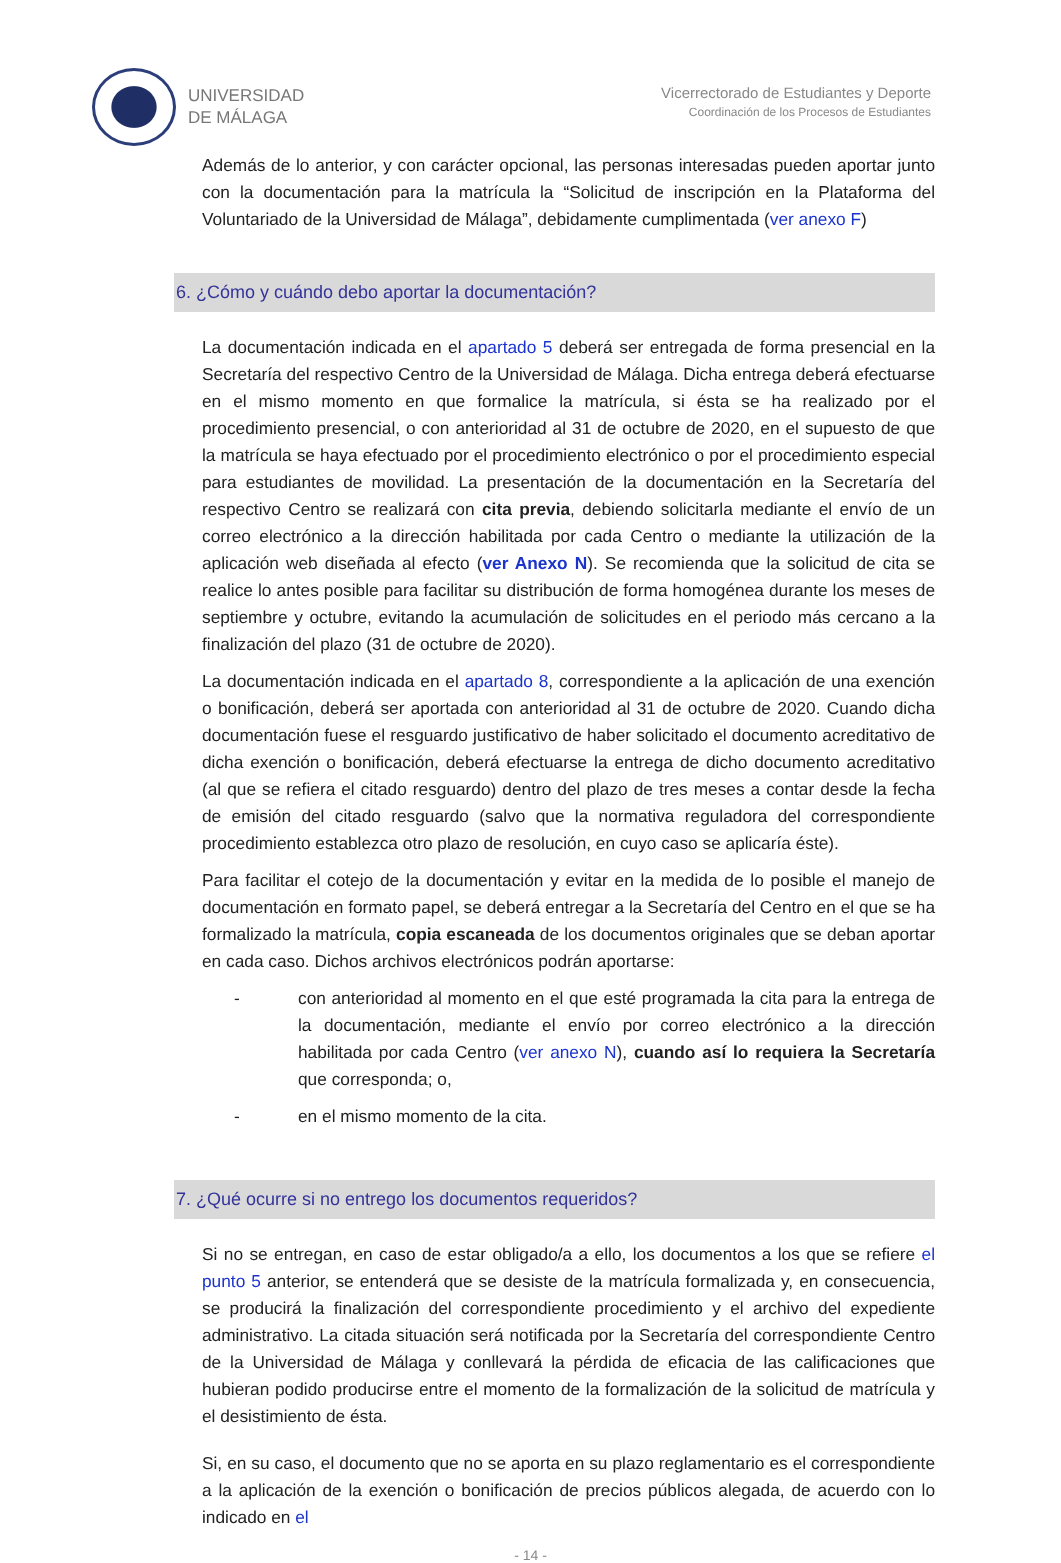UNIVERSIDAD
DE MÁLAGA
Vicerrectorado de Estudiantes y Deporte
Coordinación de los Procesos de Estudiantes
Además de lo anterior, y con carácter opcional, las personas interesadas pueden aportar junto con la documentación para la matrícula la “Solicitud de inscripción en la Plataforma del Voluntariado de la Universidad de Málaga”, debidamente cumplimentada (ver anexo F)
6. ¿Cómo y cuándo debo aportar la documentación?
La documentación indicada en el apartado 5 deberá ser entregada de forma presencial en la Secretaría del respectivo Centro de la Universidad de Málaga. Dicha entrega deberá efectuarse en el mismo momento en que formalice la matrícula, si ésta se ha realizado por el procedimiento presencial, o con anterioridad al 31 de octubre de 2020, en el supuesto de que la matrícula se haya efectuado por el procedimiento electrónico o por el procedimiento especial para estudiantes de movilidad. La presentación de la documentación en la Secretaría del respectivo Centro se realizará con cita previa, debiendo solicitarla mediante el envío de un correo electrónico a la dirección habilitada por cada Centro o mediante la utilización de la aplicación web diseñada al efecto (ver Anexo N). Se recomienda que la solicitud de cita se realice lo antes posible para facilitar su distribución de forma homogénea durante los meses de septiembre y octubre, evitando la acumulación de solicitudes en el periodo más cercano a la finalización del plazo (31 de octubre de 2020).
La documentación indicada en el apartado 8, correspondiente a la aplicación de una exención o bonificación, deberá ser aportada con anterioridad al 31 de octubre de 2020. Cuando dicha documentación fuese el resguardo justificativo de haber solicitado el documento acreditativo de dicha exención o bonificación, deberá efectuarse la entrega de dicho documento acreditativo (al que se refiera el citado resguardo) dentro del plazo de tres meses a contar desde la fecha de emisión del citado resguardo (salvo que la normativa reguladora del correspondiente procedimiento establezca otro plazo de resolución, en cuyo caso se aplicaría éste).
Para facilitar el cotejo de la documentación y evitar en la medida de lo posible el manejo de documentación en formato papel, se deberá entregar a la Secretaría del Centro en el que se ha formalizado la matrícula, copia escaneada de los documentos originales que se deban aportar en cada caso. Dichos archivos electrónicos podrán aportarse:
- con anterioridad al momento en el que esté programada la cita para la entrega de la documentación, mediante el envío por correo electrónico a la dirección habilitada por cada Centro (ver anexo N), cuando así lo requiera la Secretaría que corresponda; o,
- en el mismo momento de la cita.
7. ¿Qué ocurre si no entrego los documentos requeridos?
Si no se entregan, en caso de estar obligado/a a ello, los documentos a los que se refiere el punto 5 anterior, se entenderá que se desiste de la matrícula formalizada y, en consecuencia, se producirá la finalización del correspondiente procedimiento y el archivo del expediente administrativo. La citada situación será notificada por la Secretaría del correspondiente Centro de la Universidad de Málaga y conllevará la pérdida de eficacia de las calificaciones que hubieran podido producirse entre el momento de la formalización de la solicitud de matrícula y el desistimiento de ésta.
Si, en su caso, el documento que no se aporta en su plazo reglamentario es el correspondiente a la aplicación de la exención o bonificación de precios públicos alegada, de acuerdo con lo indicado en el
- 14 -